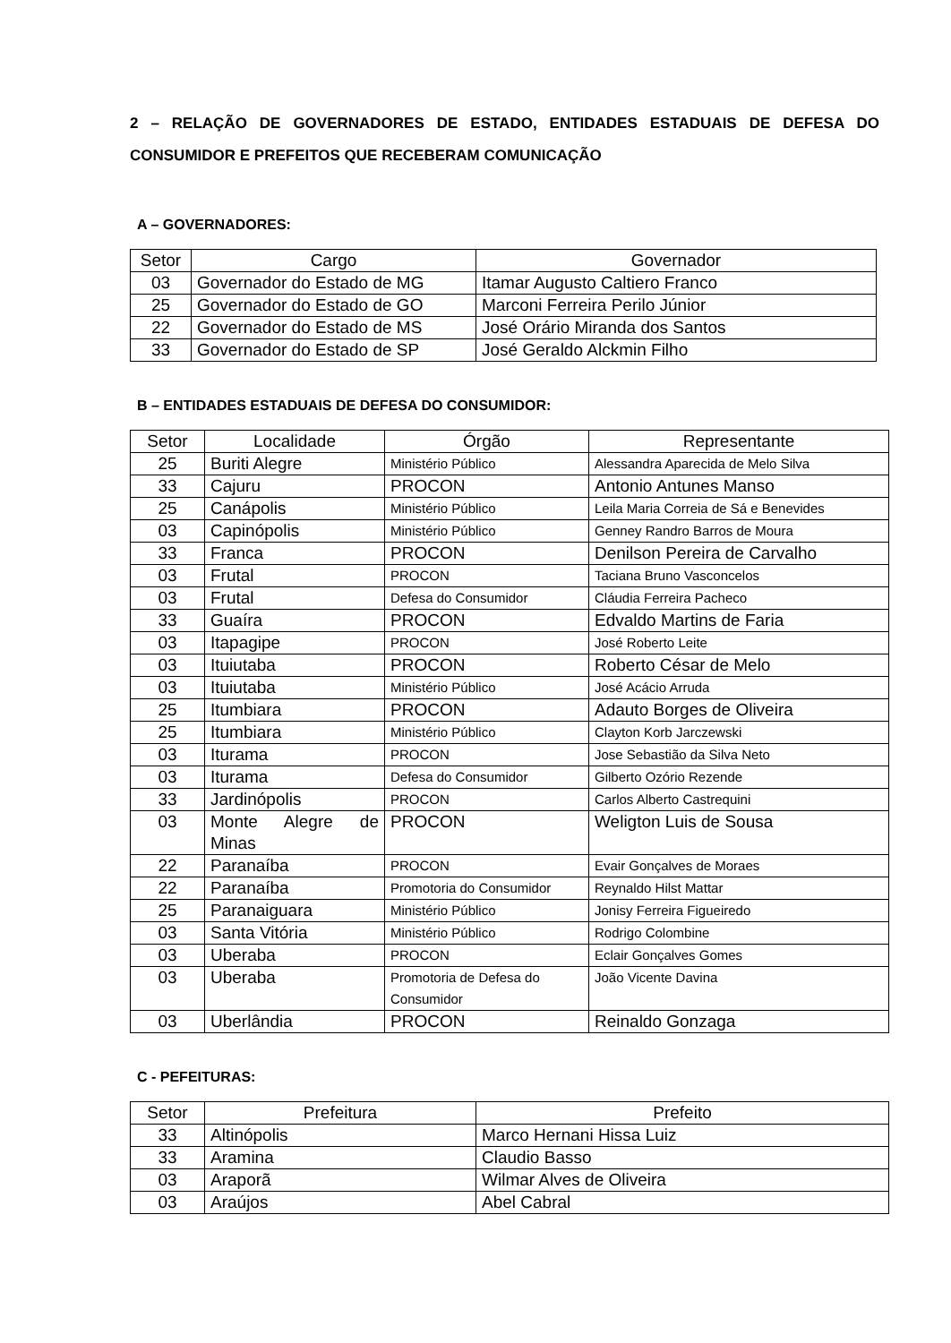2 – RELAÇÃO DE GOVERNADORES DE ESTADO, ENTIDADES ESTADUAIS DE DEFESA DO CONSUMIDOR E PREFEITOS QUE RECEBERAM COMUNICAÇÃO
A – GOVERNADORES:
| Setor | Cargo | Governador |
| --- | --- | --- |
| 03 | Governador do Estado de MG | Itamar Augusto Caltiero Franco |
| 25 | Governador do Estado de GO | Marconi Ferreira Perilo Júnior |
| 22 | Governador do Estado de MS | José Orário Miranda dos Santos |
| 33 | Governador do Estado de SP | José Geraldo Alckmin Filho |
B – ENTIDADES ESTADUAIS DE DEFESA DO CONSUMIDOR:
| Setor | Localidade | Órgão | Representante |
| --- | --- | --- | --- |
| 25 | Buriti Alegre | Ministério Público | Alessandra Aparecida de Melo Silva |
| 33 | Cajuru | PROCON | Antonio Antunes Manso |
| 25 | Canápolis | Ministério Público | Leila Maria Correia de Sá e Benevides |
| 03 | Capinópolis | Ministério Público | Genney Randro Barros de Moura |
| 33 | Franca | PROCON | Denilson Pereira de Carvalho |
| 03 | Frutal | PROCON | Taciana Bruno Vasconcelos |
| 03 | Frutal | Defesa do Consumidor | Cláudia Ferreira Pacheco |
| 33 | Guaíra | PROCON | Edvaldo Martins de Faria |
| 03 | Itapagipe | PROCON | José Roberto Leite |
| 03 | Ituiutaba | PROCON | Roberto César de Melo |
| 03 | Ituiutaba | Ministério Público | José Acácio Arruda |
| 25 | Itumbiara | PROCON | Adauto Borges de Oliveira |
| 25 | Itumbiara | Ministério Público | Clayton Korb Jarczewski |
| 03 | Iturama | PROCON | Jose Sebastião da Silva Neto |
| 03 | Iturama | Defesa do Consumidor | Gilberto Ozório Rezende |
| 33 | Jardinópolis | PROCON | Carlos Alberto Castrequini |
| 03 | Monte Alegre de Minas | PROCON | Weligton Luis de Sousa |
| 22 | Paranaíba | PROCON | Evair Gonçalves de Moraes |
| 22 | Paranaíba | Promotoria do Consumidor | Reynaldo Hilst Mattar |
| 25 | Paranaiguara | Ministério Público | Jonisy Ferreira Figueiredo |
| 03 | Santa Vitória | Ministério Público | Rodrigo Colombine |
| 03 | Uberaba | PROCON | Eclair Gonçalves Gomes |
| 03 | Uberaba | Promotoria de Defesa do Consumidor | João Vicente Davina |
| 03 | Uberlândia | PROCON | Reinaldo Gonzaga |
C - PEFEITURAS:
| Setor | Prefeitura | Prefeito |
| --- | --- | --- |
| 33 | Altinópolis | Marco Hernani Hissa Luiz |
| 33 | Aramina | Claudio Basso |
| 03 | Araporã | Wilmar Alves de Oliveira |
| 03 | Araújos | Abel Cabral |